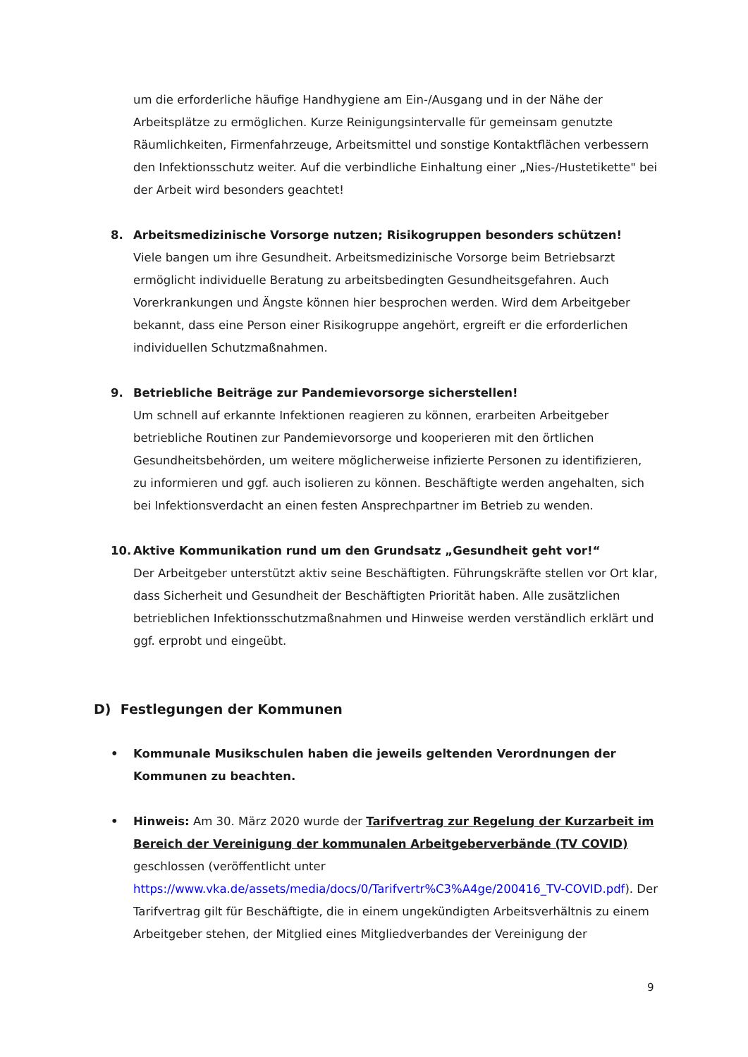um die erforderliche häufige Handhygiene am Ein-/Ausgang und in der Nähe der Arbeitsplätze zu ermöglichen. Kurze Reinigungsintervalle für gemeinsam genutzte Räumlichkeiten, Firmenfahrzeuge, Arbeitsmittel und sonstige Kontaktflächen verbessern den Infektionsschutz weiter. Auf die verbindliche Einhaltung einer „Nies-/Hustetikette" bei der Arbeit wird besonders geachtet!
8. Arbeitsmedizinische Vorsorge nutzen; Risikogruppen besonders schützen!
Viele bangen um ihre Gesundheit. Arbeitsmedizinische Vorsorge beim Betriebsarzt ermöglicht individuelle Beratung zu arbeitsbedingten Gesundheitsgefahren. Auch Vorerkrankungen und Ängste können hier besprochen werden. Wird dem Arbeitgeber bekannt, dass eine Person einer Risikogruppe angehört, ergreift er die erforderlichen individuellen Schutzmaßnahmen.
9. Betriebliche Beiträge zur Pandemievorsorge sicherstellen!
Um schnell auf erkannte Infektionen reagieren zu können, erarbeiten Arbeitgeber betriebliche Routinen zur Pandemievorsorge und kooperieren mit den örtlichen Gesundheitsbehörden, um weitere möglicherweise infizierte Personen zu identifizieren, zu informieren und ggf. auch isolieren zu können. Beschäftigte werden angehalten, sich bei Infektionsverdacht an einen festen Ansprechpartner im Betrieb zu wenden.
10. Aktive Kommunikation rund um den Grundsatz „Gesundheit geht vor!“
Der Arbeitgeber unterstützt aktiv seine Beschäftigten. Führungskräfte stellen vor Ort klar, dass Sicherheit und Gesundheit der Beschäftigten Priorität haben. Alle zusätzlichen betrieblichen Infektionsschutzmaßnahmen und Hinweise werden verständlich erklärt und ggf. erprobt und eingeübt.
D) Festlegungen der Kommunen
• Kommunale Musikschulen haben die jeweils geltenden Verordnungen der Kommunen zu beachten.
• Hinweis: Am 30. März 2020 wurde der Tarifvertrag zur Regelung der Kurzarbeit im Bereich der Vereinigung der kommunalen Arbeitgeberverbände (TV COVID) geschlossen (veröffentlicht unter https://www.vka.de/assets/media/docs/0/Tarifvertr%C3%A4ge/200416_TV-COVID.pdf). Der Tarifvertrag gilt für Beschäftigte, die in einem ungekündigten Arbeitsverhältnis zu einem Arbeitgeber stehen, der Mitglied eines Mitgliedverbandes der Vereinigung der
9